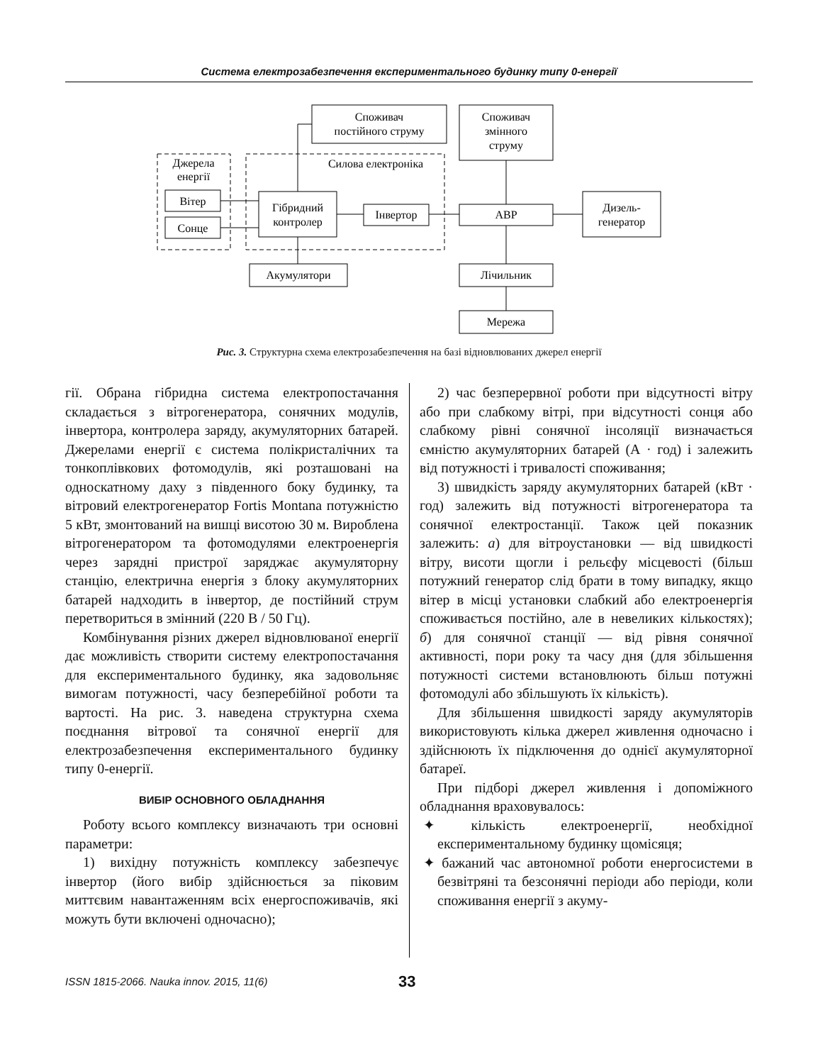Система електрозабезпечення експериментального будинку типу 0-енергії
Споживач
постійного струму
Споживач
змінного
струму
Джерела
енергії
Силова електроніка
Вітер
Сонце
Гібридний
контролер
Інвертор
АВР
Дизель-
генератор
Акумулятори
Лічильник
Мережа
Рис. 3. Структурна схема електрозабезпечення на базі відновлюваних джерел енергії
гії. Обрана гібридна система електропостачання складається з вітрогенератора, сонячних модулів, інвертора, контролера заряду, акумуляторних батарей. Джерелами енергії є система полікристалічних та тонкоплівкових фотомодулів, які розташовані на односкатному даху з південного боку будинку, та вітровий електрогенератор Fortis Montana потужністю 5 кВт, змонтований на вишці висотою 30 м. Вироблена вітрогенератором та фотомодулями електроенергія через зарядні пристрої заряджає акумуляторну станцію, електрична енергія з блоку акумуляторних батарей надходить в інвертор, де постійний струм перетвориться в змінний (220 В / 50 Гц).
Комбінування різних джерел відновлюваної енергії дає можливість створити систему електропостачання для експериментального будинку, яка задовольняє вимогам потужності, часу безперебійної роботи та вартості. На рис. 3. наведена структурна схема поєднання вітрової та сонячної енергії для електрозабезпечення експериментального будинку типу 0-енергії.
ВИБІР ОСНОВНОГО ОБЛАДНАННЯ
Роботу всього комплексу визначають три основні параметри:
1) вихідну потужність комплексу забезпечує інвертор (його вибір здійснюється за піковим миттєвим навантаженням всіх енергоспоживачів, які можуть бути включені одночасно);
2) час безперервної роботи при відсутності вітру або при слабкому вітрі, при відсутності сонця або слабкому рівні сонячної інсоляції визначається ємністю акумуляторних батарей (А · год) і залежить від потужності і тривалості споживання;
3) швидкість заряду акумуляторних батарей (кВт · год) залежить від потужності вітрогенератора та сонячної електростанції. Також цей показник залежить: а) для вітроустановки — від швидкості вітру, висоти щогли і рельєфу місцевості (більш потужний генератор слід брати в тому випадку, якщо вітер в місці установки слабкий або електроенергія споживається постійно, але в невеликих кількостях); б) для сонячної станції — від рівня сонячної активності, пори року та часу дня (для збільшення потужності системи встановлюють більш потужні фотомодулі або збільшують їх кількість).
Для збільшення швидкості заряду акумуляторів використовують кілька джерел живлення одночасно і здійснюють їх підключення до однієї акумуляторної батареї.
При підборі джерел живлення і допоміжного обладнання враховувалось:
✦ кількість електроенергії, необхідної експериментальному будинку щомісяця;
✦ бажаний час автономної роботи енергосистеми в безвітряні та безсонячні періоди або періоди, коли споживання енергії з акуму-
ISSN 1815-2066. Nauka innov. 2015, 11(6) 33